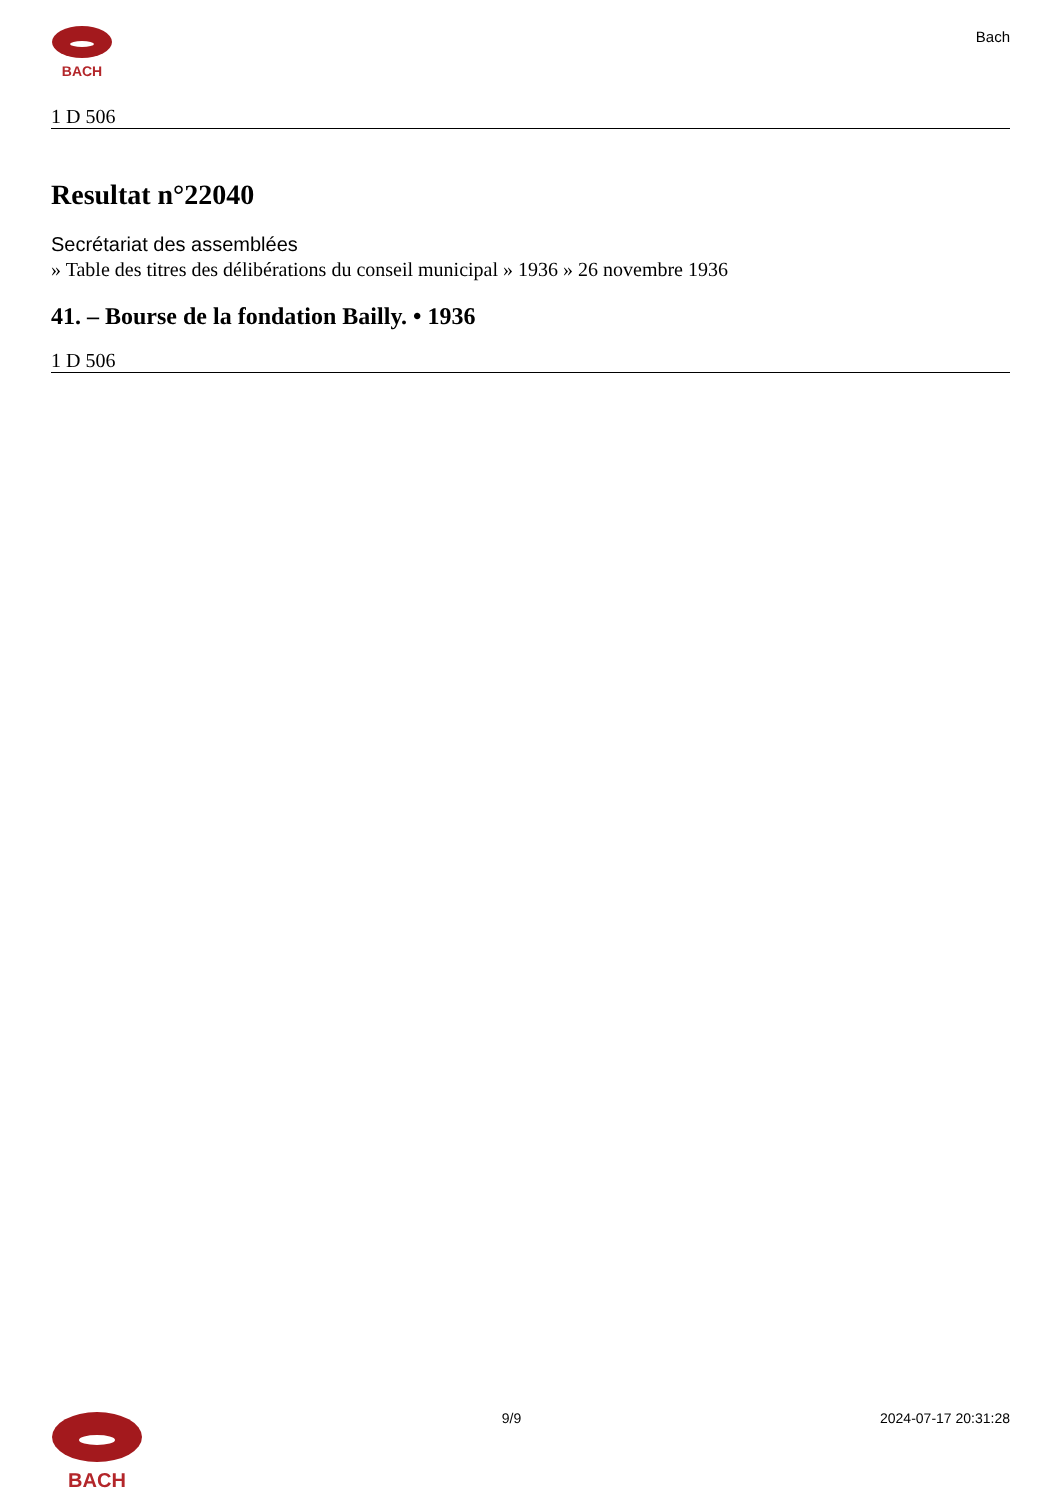BACH
Bach
1 D 506
Resultat n°22040
Secrétariat des assemblées
» Table des titres des délibérations du conseil municipal » 1936 » 26 novembre 1936
41. – Bourse de la fondation Bailly. • 1936
1 D 506
BACH
9/9 2024-07-17 20:31:28